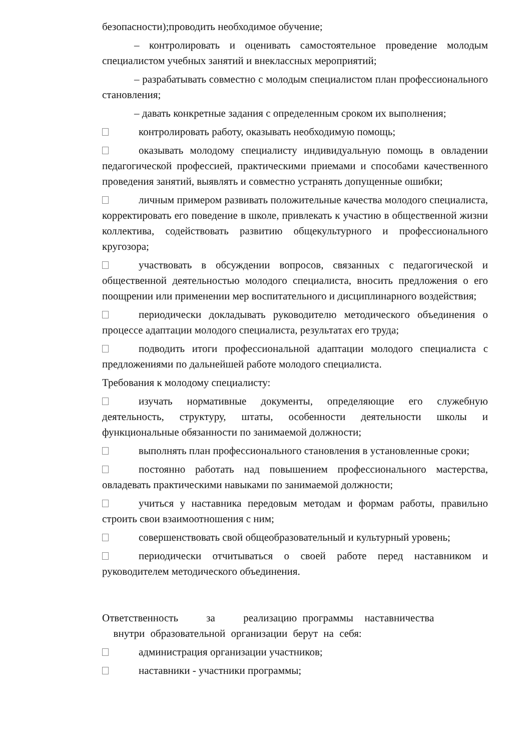безопасности);проводить необходимое обучение;
– контролировать и оценивать самостоятельное проведение молодым специалистом учебных занятий и внеклассных мероприятий;
– разрабатывать совместно с молодым специалистом план профессионального становления;
– давать конкретные задания с определенным сроком их выполнения;
контролировать работу, оказывать необходимую помощь;
оказывать молодому специалисту индивидуальную помощь в овладении педагогической профессией, практическими приемами и способами качественного проведения занятий, выявлять и совместно устранять допущенные ошибки;
личным примером развивать положительные качества молодого специалиста, корректировать его поведение в школе, привлекать к участию в общественной жизни коллектива, содействовать развитию общекультурного и профессионального кругозора;
участвовать в обсуждении вопросов, связанных с педагогической и общественной деятельностью молодого специалиста, вносить предложения о его поощрении или применении мер воспитательного и дисциплинарного воздействия;
периодически докладывать руководителю методического объединения о процессе адаптации молодого специалиста, результатах его труда;
подводить итоги профессиональной адаптации молодого специалиста с предложениями по дальнейшей работе молодого специалиста.
Требования к молодому специалисту:
изучать нормативные документы, определяющие его служебную деятельность, структуру, штаты, особенности деятельности школы и функциональные обязанности по занимаемой должности;
выполнять план профессионального становления в установленные сроки;
постоянно работать над повышением профессионального мастерства, овладевать практическими навыками по занимаемой должности;
учиться у наставника передовым методам и формам работы, правильно строить свои взаимоотношения с ним;
совершенствовать свой общеобразовательный и культурный уровень;
периодически отчитываться о своей работе перед наставником и руководителем методического объединения.
Ответственность за реализацию программы наставничества
внутри образовательной организации берут на себя:
администрация организации участников;
наставники - участники программы;